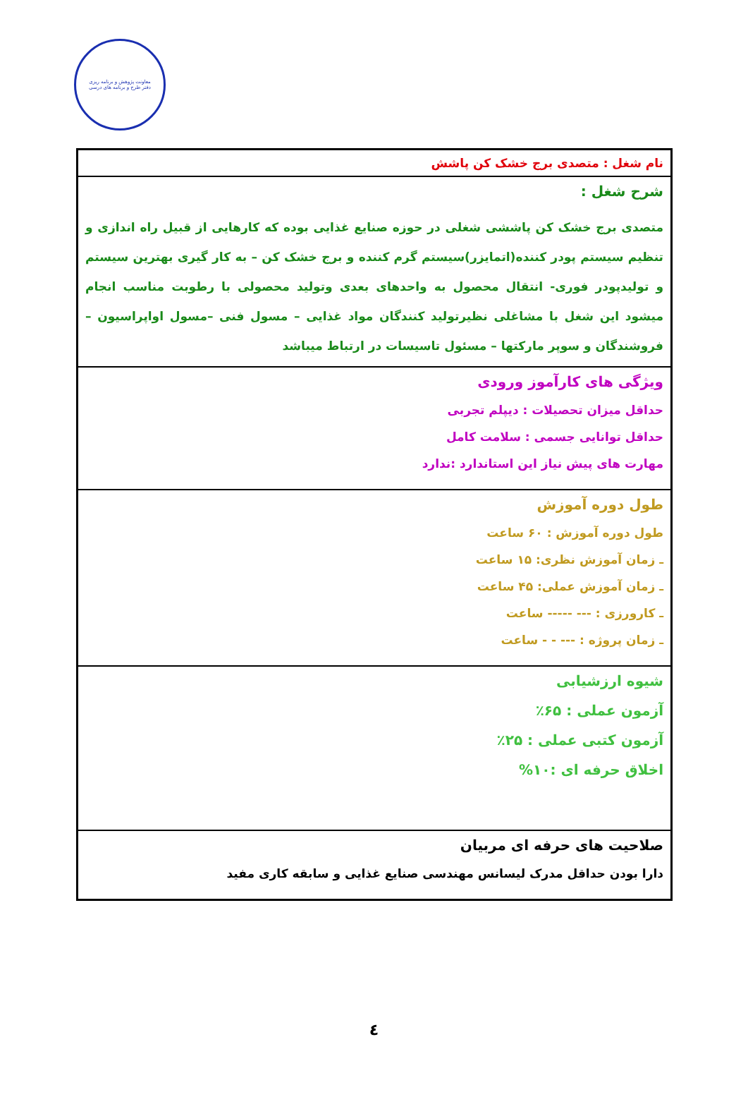معاونت پژوهش و برنامه ریزی
دفتر طرح و برنامه های درسی
| نام شغل : متصدی برج خشک کن پاشش |
| شرح شغل : متصدی برج خشک کن پاششی شغلی در حوزه صنایع غذایی بوده که کارهایی از قبیل راه اندازی و تنظیم سیستم پودر کننده(اتمایزر)سیستم گرم کننده و برج خشک کن – به کار گیری بهترین سیستم و تولیدپودر فوری- انتقال محصول به واحدهای بعدی وتولید محصولی با رطوبت مناسب انجام میشود این شغل با مشاغلی نظیرتولید کنندگان مواد غذایی – مسول فنی –مسول اواپراسیون –فروشندگان و سوپر مارکتها – مسئول تاسیسات در ارتباط میباشد |
| ویژگی های کارآموز ورودی حداقل میزان تحصیلات : دیپلم تجربی حداقل توانایی جسمی : سلامت کامل مهارت های پیش نیاز این استاندارد :ندارد |
| طول دوره آموزش طول دوره آموزش : ۶۰ ساعت ـ زمان آموزش نظری: ۱۵ ساعت ـ زمان آموزش عملی: ۴۵ ساعت ـ کارورزی : --- ----- ساعت ـ زمان پروژه : --- - - ساعت |
| شیوه ارزشیابی آزمون عملی : ۶۵٪ آزمون کتبی عملی : ۲۵٪ اخلاق حرفه ای :۱۰% |
| صلاحیت های حرفه ای مربیان دارا بودن حداقل مدرک لیسانس مهندسی صنایع غذایی و سابقه کاری مفید |
٤